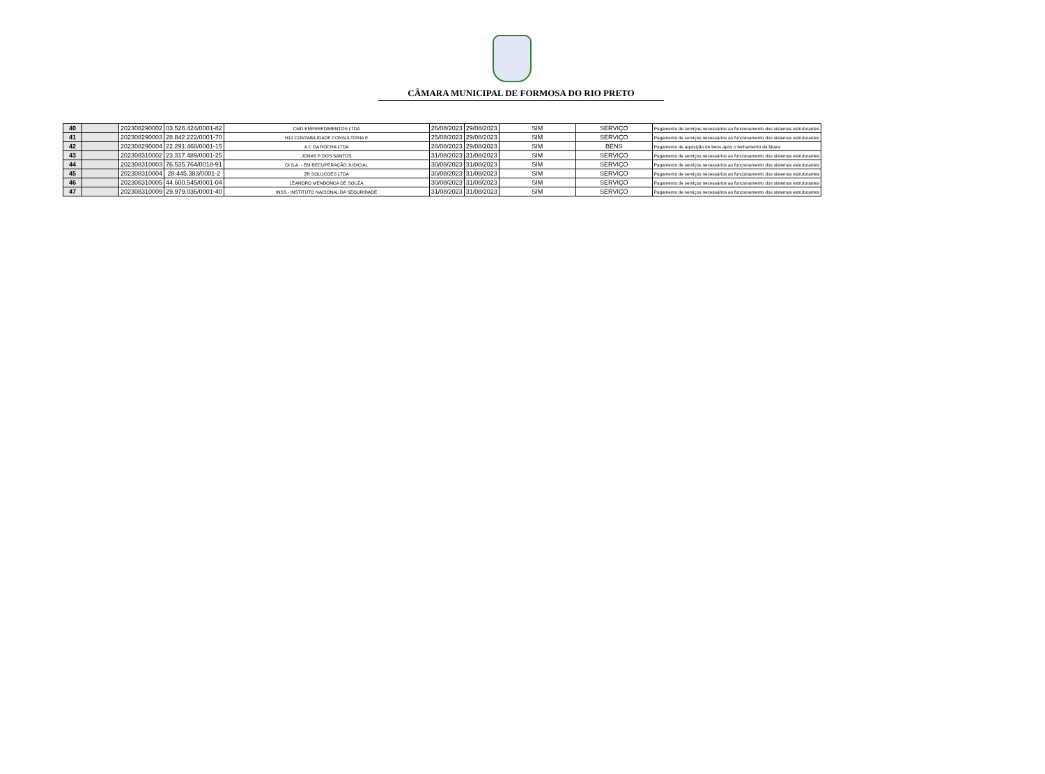CÂMARA MUNICIPAL DE FORMOSA DO RIO PRETO
| 40 | | 202308290002 | 03.526.424/0001-82 | CMD EMPREEDIMENTOS LTDA | 26/08/2023 | 29/08/2023 | SIM | SERVIÇO | Pagamento de serviços necessários ao funcionamento dos sistemas estruturantes |
| 41 | | 202308290003 | 28.842.222/0001-70 | H12 CONTABILIDADE CONSULTORIA E | 25/08/2023 | 29/08/2023 | SIM | SERVIÇO | Pagamento de serviços necessários ao funcionamento dos sistemas estruturantes |
| 42 | | 202308290004 | 22.291.468/0001-15 | A C DA ROCHA LTDA | 28/08/2023 | 29/08/2023 | SIM | BENS | Pagamento de aquisição de bens após o fechamento da fatura |
| 43 | | 202308310002 | 23.317.489/0001-25 | JONAS P DOS SANTOS | 31/08/2023 | 31/08/2023 | SIM | SERVIÇO | Pagamento de serviços necessários ao funcionamento dos sistemas estruturantes |
| 44 | | 202308310003 | 76.535.764/0018-91 | OI S.A. - EM RECUPERAÇÃO JUDICIAL | 30/08/2023 | 31/08/2023 | SIM | SERVIÇO | Pagamento de serviços necessários ao funcionamento dos sistemas estruturantes |
| 45 | | 202308310004 | 28.445.383/0001-2 | ZR SOLUCOES LTDA | 30/08/2023 | 31/08/2023 | SIM | SERVIÇO | Pagamento de serviços necessários ao funcionamento dos sistemas estruturantes |
| 46 | | 202308310005 | 44.600.545/0001-04 | LEANDRO MENDONCA DE SOUZA | 30/08/2023 | 31/08/2023 | SIM | SERVIÇO | Pagamento de serviços necessários ao funcionamento dos sistemas estruturantes |
| 47 | | 202308310009 | 29.979.036/0001-40 | INSS - INSTITUTO NACIONAL DA SEGURIDADE | 31/08/2023 | 31/08/2023 | SIM | SERVIÇO | Pagamento de serviços necessários ao funcionamento dos sistemas estruturantes |